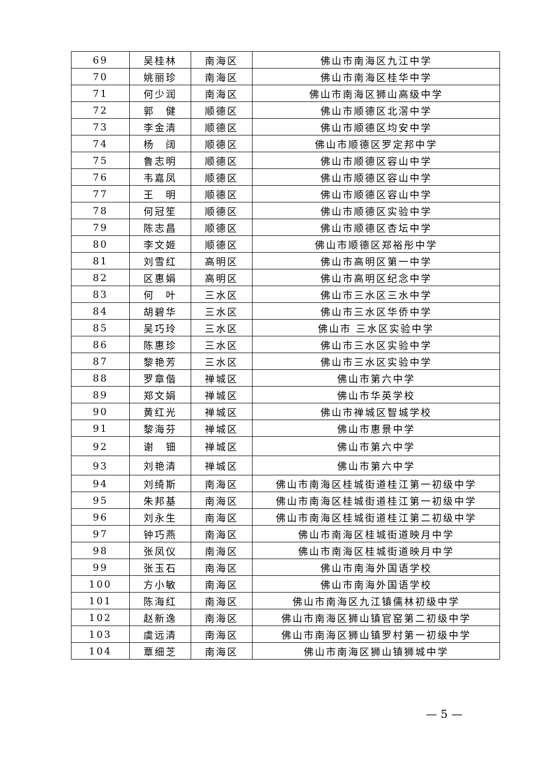| 69 | 吴桂林 | 南海区 | 佛山市南海区九江中学 |
| 70 | 姚丽珍 | 南海区 | 佛山市南海区桂华中学 |
| 71 | 何少润 | 南海区 | 佛山市南海区狮山高级中学 |
| 72 | 郭 健 | 顺德区 | 佛山市顺德区北滘中学 |
| 73 | 李金清 | 顺德区 | 佛山市顺德区均安中学 |
| 74 | 杨 阔 | 顺德区 | 佛山市顺德区罗定邦中学 |
| 75 | 鲁志明 | 顺德区 | 佛山市顺德区容山中学 |
| 76 | 韦嘉凤 | 顺德区 | 佛山市顺德区容山中学 |
| 77 | 王 明 | 顺德区 | 佛山市顺德区容山中学 |
| 78 | 何冠笙 | 顺德区 | 佛山市顺德区实验中学 |
| 79 | 陈志昌 | 顺德区 | 佛山市顺德区杏坛中学 |
| 80 | 李文姬 | 顺德区 | 佛山市顺德区郑裕彤中学 |
| 81 | 刘雪红 | 高明区 | 佛山市高明区第一中学 |
| 82 | 区惠娟 | 高明区 | 佛山市高明区纪念中学 |
| 83 | 何 叶 | 三水区 | 佛山市三水区三水中学 |
| 84 | 胡碧华 | 三水区 | 佛山市三水区华侨中学 |
| 85 | 吴巧玲 | 三水区 | 佛山市 三水区实验中学 |
| 86 | 陈惠珍 | 三水区 | 佛山市三水区实验中学 |
| 87 | 黎艳芳 | 三水区 | 佛山市三水区实验中学 |
| 88 | 罗章偕 | 禅城区 | 佛山市第六中学 |
| 89 | 郑文娟 | 禅城区 | 佛山市华英学校 |
| 90 | 黄红光 | 禅城区 | 佛山市禅城区智城学校 |
| 91 | 黎海芬 | 禅城区 | 佛山市惠景中学 |
| 92 | 谢 钿 | 禅城区 | 佛山市第六中学 |
| 93 | 刘艳清 | 禅城区 | 佛山市第六中学 |
| 94 | 刘绮斯 | 南海区 | 佛山市南海区桂城街道桂江第一初级中学 |
| 95 | 朱邦基 | 南海区 | 佛山市南海区桂城街道桂江第一初级中学 |
| 96 | 刘永生 | 南海区 | 佛山市南海区桂城街道桂江第二初级中学 |
| 97 | 钟巧燕 | 南海区 | 佛山市南海区桂城街道映月中学 |
| 98 | 张凤仪 | 南海区 | 佛山市南海区桂城街道映月中学 |
| 99 | 张玉石 | 南海区 | 佛山市南海外国语学校 |
| 100 | 方小敏 | 南海区 | 佛山市南海外国语学校 |
| 101 | 陈海红 | 南海区 | 佛山市南海区九江镇儒林初级中学 |
| 102 | 赵新逸 | 南海区 | 佛山市南海区狮山镇官窑第二初级中学 |
| 103 | 虞远清 | 南海区 | 佛山市南海区狮山镇罗村第一初级中学 |
| 104 | 覃细芝 | 南海区 | 佛山市南海区狮山镇狮城中学 |
— 5 —